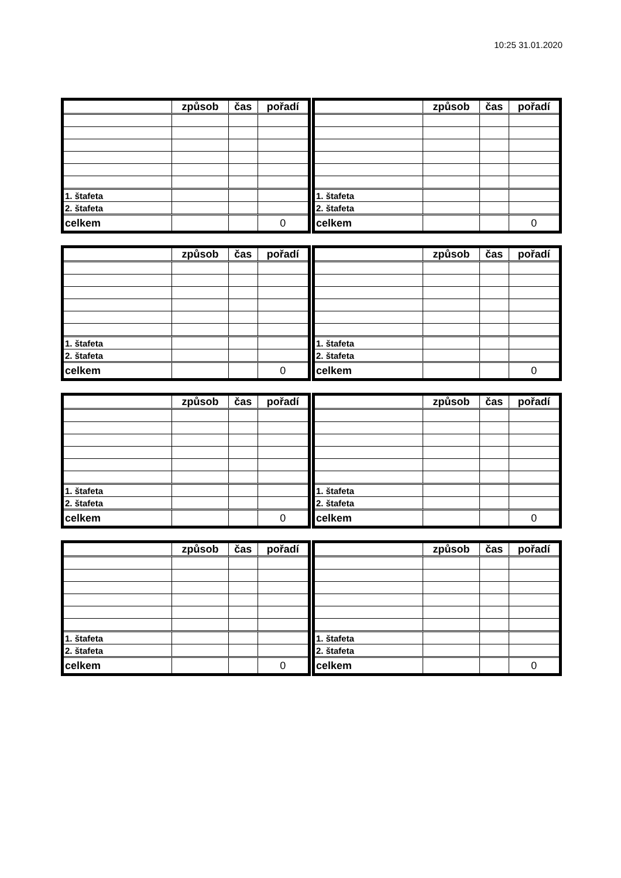10:25 31.01.2020
| | způsob | čas | pořadí |
| 1. štafeta | | | |
| 2. štafeta | | | |
| celkem | | | 0 |
| | způsob | čas | pořadí |
| 1. štafeta | | | |
| 2. štafeta | | | |
| celkem | | | 0 |
| | způsob | čas | pořadí |
| 1. štafeta | | | |
| 2. štafeta | | | |
| celkem | | | 0 |
| | způsob | čas | pořadí |
| 1. štafeta | | | |
| 2. štafeta | | | |
| celkem | | | 0 |
| | způsob | čas | pořadí |
| 1. štafeta | | | |
| 2. štafeta | | | |
| celkem | | | 0 |
| | způsob | čas | pořadí |
| 1. štafeta | | | |
| 2. štafeta | | | |
| celkem | | | 0 |
| | způsob | čas | pořadí |
| 1. štafeta | | | |
| 2. štafeta | | | |
| celkem | | | 0 |
| | způsob | čas | pořadí |
| 1. štafeta | | | |
| 2. štafeta | | | |
| celkem | | | 0 |